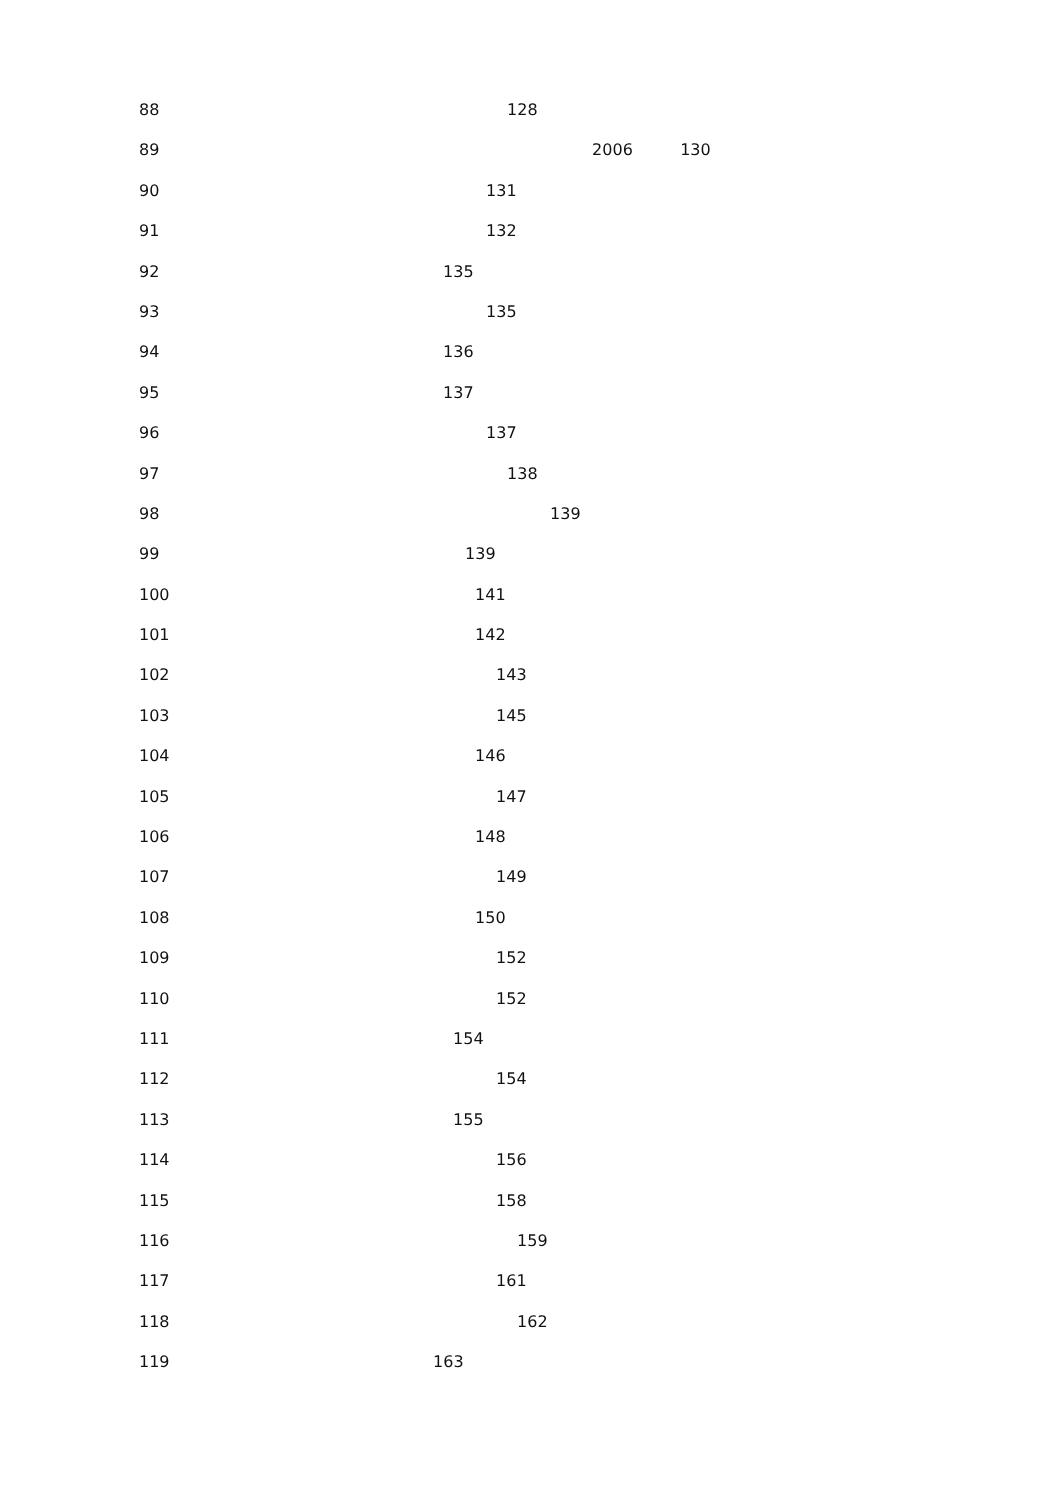88 128
89 2006 130
90 131
91 132
92 135
93 135
94 136
95 137
96 137
97 138
98 139
99 139
100 141
101 142
102 143
103 145
104 146
105 147
106 148
107 149
108 150
109 152
110 152
111 154
112 154
113 155
114 156
115 158
116 159
117 161
118 162
119 163